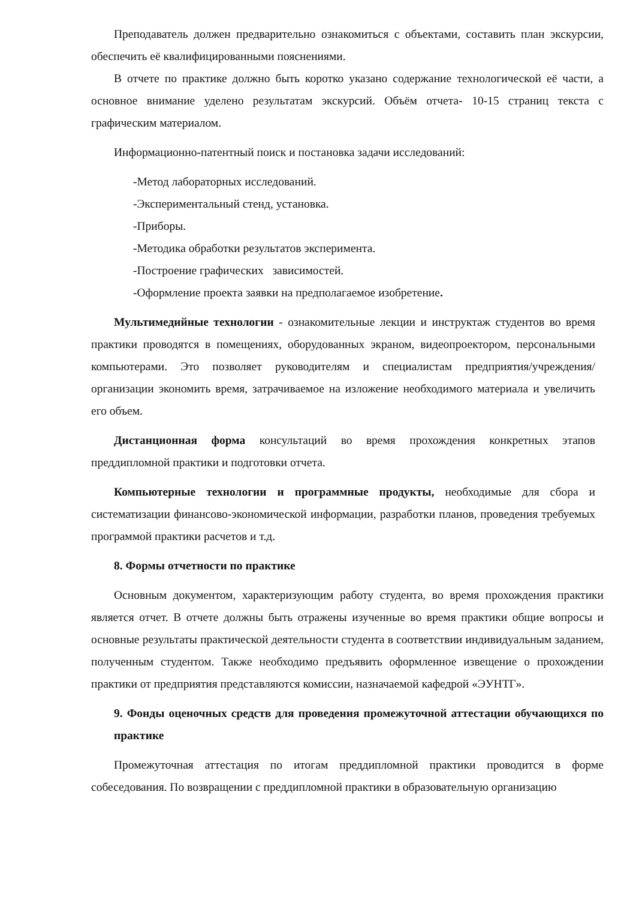Преподаватель должен предварительно ознакомиться с объектами, составить план экскурсии, обеспечить её квалифицированными пояснениями.
В отчете по практике должно быть коротко указано содержание технологической её части, а основное внимание уделено результатам экскурсий. Объём отчета- 10-15 страниц текста с графическим материалом.
Информационно-патентный поиск и постановка задачи исследований:
-Метод лабораторных исследований.
-Экспериментальный стенд, установка.
-Приборы.
-Методика обработки результатов эксперимента.
-Построение графических зависимостей.
-Оформление проекта заявки на предполагаемое изобретение.
Мультимедийные технологии - ознакомительные лекции и инструктаж студентов во время практики проводятся в помещениях, оборудованных экраном, видеопроектором, персональными компьютерами. Это позволяет руководителям и специалистам предприятия/учреждения/организации экономить время, затрачиваемое на изложение необходимого материала и увеличить его объем.
Дистанционная форма консультаций во время прохождения конкретных этапов преддипломной практики и подготовки отчета.
Компьютерные технологии и программные продукты, необходимые для сбора и систематизации финансово-экономической информации, разработки планов, проведения требуемых программой практики расчетов и т.д.
8. Формы отчетности по практике
Основным документом, характеризующим работу студента, во время прохождения практики является отчет. В отчете должны быть отражены изученные во время практики общие вопросы и основные результаты практической деятельности студента в соответствии индивидуальным заданием, полученным студентом. Также необходимо предъявить оформленное извещение о прохождении практики от предприятия представляются комиссии, назначаемой кафедрой «ЭУНТГ».
9. Фонды оценочных средств для проведения промежуточной аттестации обучающихся по практике
Промежуточная аттестация по итогам преддипломной практики проводится в форме собеседования. По возвращении с преддипломной практики в образовательную организацию